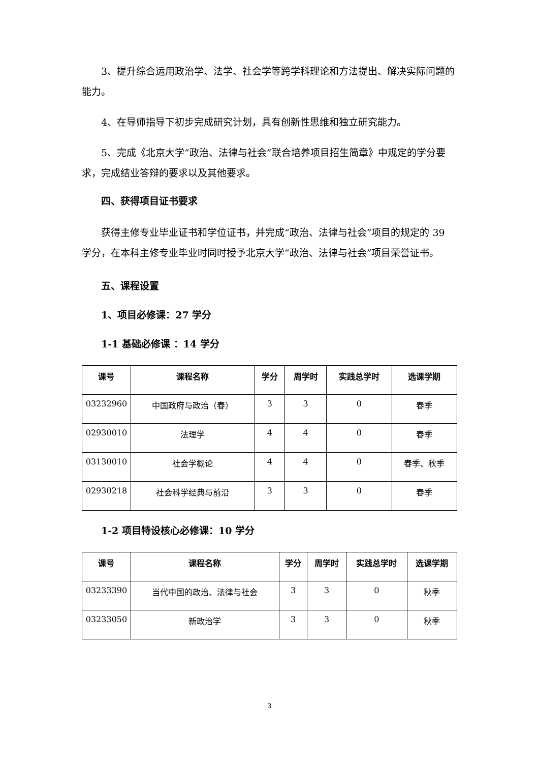3、提升综合运用政治学、法学、社会学等跨学科理论和方法提出、解决实际问题的能力。
4、在导师指导下初步完成研究计划，具有创新性思维和独立研究能力。
5、完成《北京大学“政治、法律与社会”联合培养项目招生简章》中规定的学分要求，完成结业答辩的要求以及其他要求。
四、获得项目证书要求
获得主修专业毕业证书和学位证书，并完成“政治、法律与社会”项目的规定的 39 学分，在本科主修专业毕业时同时授予北京大学“政治、法律与社会”项目荣誉证书。
五、课程设置
1、项目必修课：27 学分
1-1 基础必修课 ：14 学分
| 课号 | 课程名称 | 学分 | 周学时 | 实践总学时 | 选课学期 |
| --- | --- | --- | --- | --- | --- |
| 03232960 | 中国政府与政治（春） | 3 | 3 | 0 | 春季 |
| 02930010 | 法理学 | 4 | 4 | 0 | 春季 |
| 03130010 | 社会学概论 | 4 | 4 | 0 | 春季、秋季 |
| 02930218 | 社会科学经典与前沿 | 3 | 3 | 0 | 春季 |
1-2 项目特设核心必修课：10 学分
| 课号 | 课程名称 | 学分 | 周学时 | 实践总学时 | 选课学期 |
| --- | --- | --- | --- | --- | --- |
| 03233390 | 当代中国的政治、法律与社会 | 3 | 3 | 0 | 秋季 |
| 03233050 | 新政治学 | 3 | 3 | 0 | 秋季 |
3